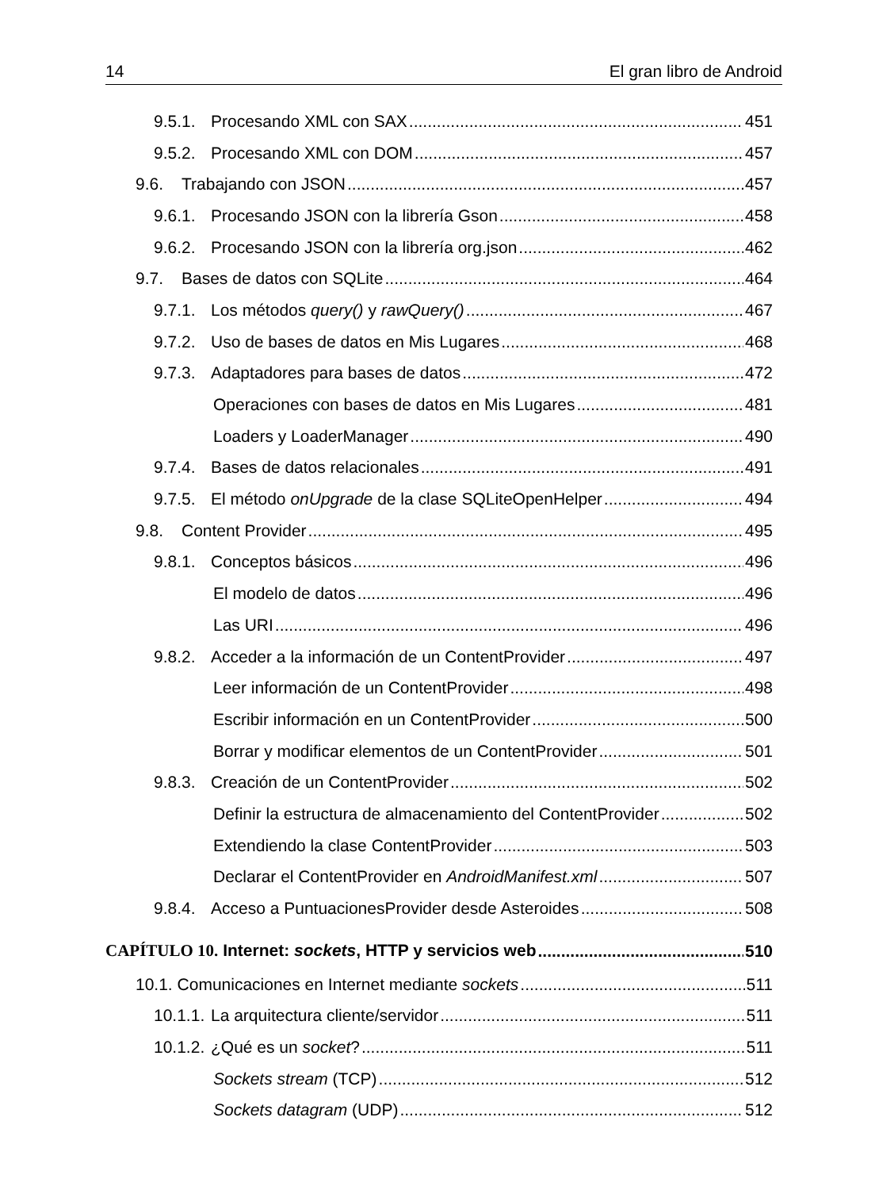14 El gran libro de Android
9.5.1. Procesando XML con SAX 451
9.5.2. Procesando XML con DOM 457
9.6. Trabajando con JSON 457
9.6.1. Procesando JSON con la librería Gson 458
9.6.2. Procesando JSON con la librería org.json 462
9.7. Bases de datos con SQLite 464
9.7.1. Los métodos query() y rawQuery() 467
9.7.2. Uso de bases de datos en Mis Lugares 468
9.7.3. Adaptadores para bases de datos 472
Operaciones con bases de datos en Mis Lugares 481
Loaders y LoaderManager 490
9.7.4. Bases de datos relacionales 491
9.7.5. El método onUpgrade de la clase SQLiteOpenHelper 494
9.8. Content Provider 495
9.8.1. Conceptos básicos 496
El modelo de datos 496
Las URI 496
9.8.2. Acceder a la información de un ContentProvider 497
Leer información de un ContentProvider 498
Escribir información en un ContentProvider 500
Borrar y modificar elementos de un ContentProvider 501
9.8.3. Creación de un ContentProvider 502
Definir la estructura de almacenamiento del ContentProvider 502
Extendiendo la clase ContentProvider 503
Declarar el ContentProvider en AndroidManifest.xml 507
9.8.4. Acceso a PuntuacionesProvider desde Asteroides 508
CAPÍTULO 10. Internet: sockets, HTTP y servicios web 510
10.1. Comunicaciones en Internet mediante sockets 511
10.1.1. La arquitectura cliente/servidor 511
10.1.2. ¿Qué es un socket? 511
Sockets stream (TCP) 512
Sockets datagram (UDP) 512